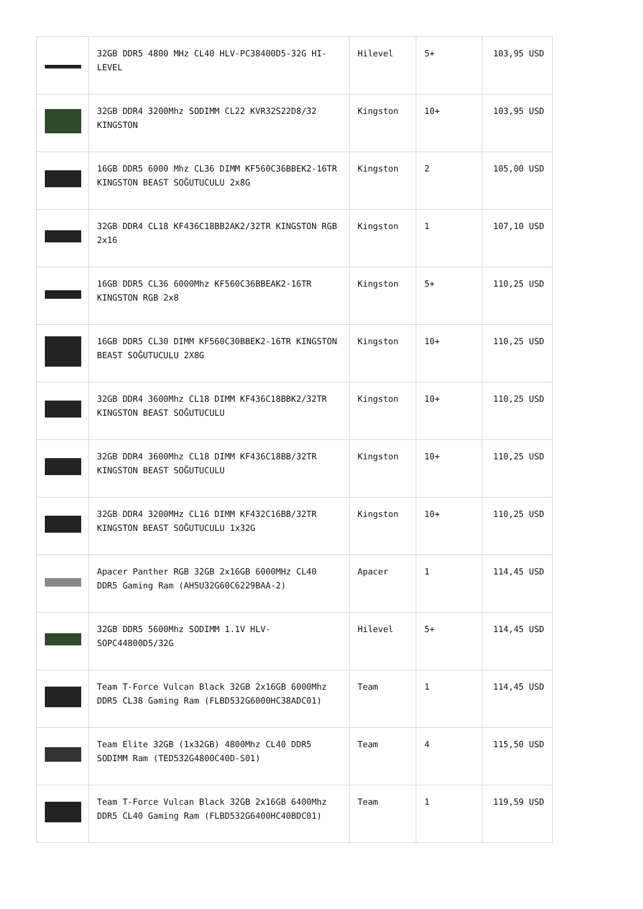| | 32GB DDR5 4800 MHz CL40 HLV-PC38400D5-32G HI-LEVEL | Hilevel | 5+ | 103,95 USD |
| | 32GB DDR4 3200Mhz SODIMM CL22 KVR32S22D8/32 KINGSTON | Kingston | 10+ | 103,95 USD |
| | 16GB DDR5 6000 Mhz CL36 DIMM KF560C36BBEK2-16TR KINGSTON BEAST SOĞUTUCULU 2x8G | Kingston | 2 | 105,00 USD |
| | 32GB DDR4 CL18 KF436C18BB2AK2/32TR KINGSTON RGB 2x16 | Kingston | 1 | 107,10 USD |
| | 16GB DDR5 CL36 6000Mhz KF560C36BBEAK2-16TR KINGSTON RGB 2x8 | Kingston | 5+ | 110,25 USD |
| | 16GB DDR5 CL30 DIMM KF560C30BBEK2-16TR KINGSTON BEAST SOĞUTUCULU 2X8G | Kingston | 10+ | 110,25 USD |
| | 32GB DDR4 3600Mhz CL18 DIMM KF436C18BBK2/32TR KINGSTON BEAST SOĞUTUCULU | Kingston | 10+ | 110,25 USD |
| | 32GB DDR4 3600Mhz CL18 DIMM KF436C18BB/32TR KINGSTON BEAST SOĞUTUCULU | Kingston | 10+ | 110,25 USD |
| | 32GB DDR4 3200MHz CL16 DIMM KF432C16BB/32TR KINGSTON BEAST SOĞUTUCULU 1x32G | Kingston | 10+ | 110,25 USD |
| | Apacer Panther RGB 32GB 2x16GB 6000MHz CL40 DDR5 Gaming Ram (AH5U32G60C6229BAA-2) | Apacer | 1 | 114,45 USD |
| | 32GB DDR5 5600Mhz SODIMM 1.1V HLV-SOPC44800D5/32G | Hilevel | 5+ | 114,45 USD |
| | Team T-Force Vulcan Black 32GB 2x16GB 6000Mhz DDR5 CL38 Gaming Ram (FLBD532G6000HC38ADC01) | Team | 1 | 114,45 USD |
| | Team Elite 32GB (1x32GB) 4800Mhz CL40 DDR5 SODIMM Ram (TED532G4800C40D-S01) | Team | 4 | 115,50 USD |
| | Team T-Force Vulcan Black 32GB 2x16GB 6400Mhz DDR5 CL40 Gaming Ram (FLBD532G6400HC40BDC01) | Team | 1 | 119,59 USD |